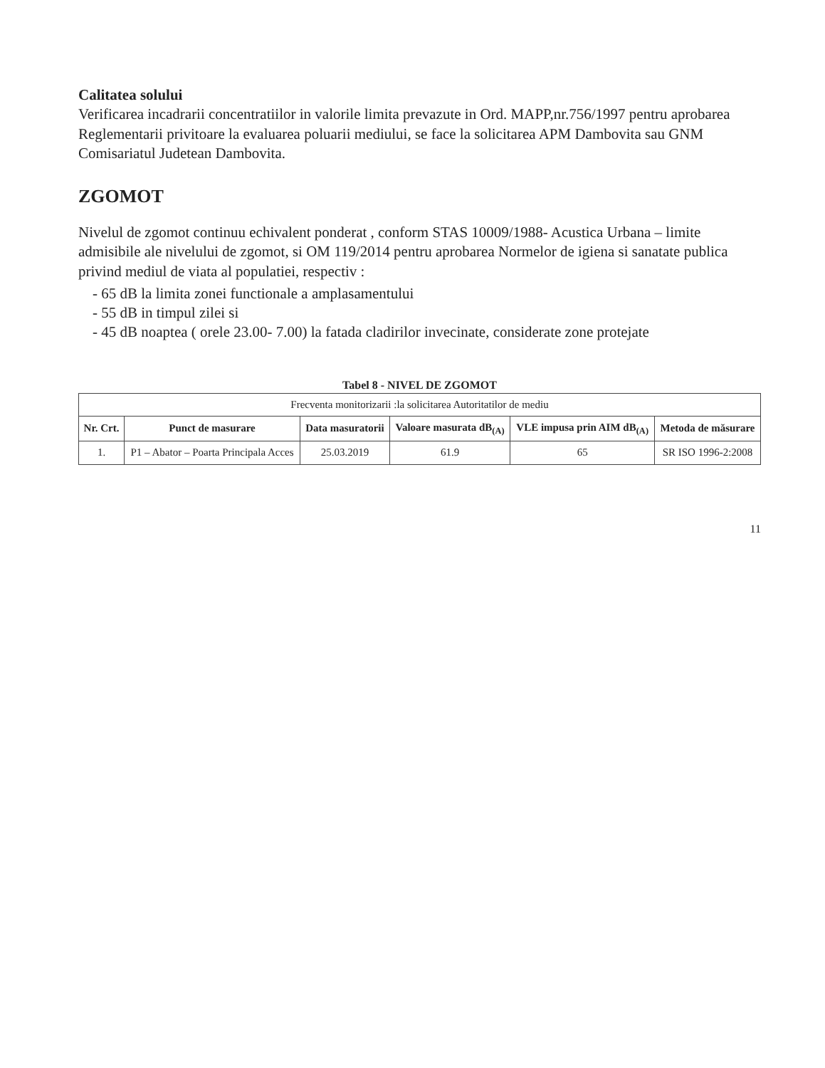Calitatea solului
Verificarea incadrarii concentratiilor in valorile limita prevazute in Ord. MAPP,nr.756/1997 pentru aprobarea Reglementarii privitoare la evaluarea poluarii mediului, se face la solicitarea APM Dambovita sau GNM Comisariatul Judetean Dambovita.
ZGOMOT
Nivelul de zgomot continuu echivalent ponderat , conform STAS 10009/1988- Acustica Urbana – limite admisibile ale nivelului de zgomot, si OM 119/2014 pentru aprobarea Normelor de igiena si sanatate publica privind mediul de viata al populatiei, respectiv :
- 65 dB la limita zonei functionale a amplasamentului
- 55 dB in timpul zilei si
- 45 dB noaptea ( orele 23.00- 7.00) la fatada cladirilor invecinate, considerate zone protejate
Tabel 8 - NIVEL DE ZGOMOT
| Frecventa monitorizarii :la solicitarea Autoritatilor de mediu | | | | | |
| Nr. Crt. | Punct de masurare | Data masuratorii | Valoare masurata dB<sub>(A)</sub> | VLE impusa prin AIM dB<sub>(A)</sub> | Metoda de măsurare |
| 1. | P1 – Abator – Poarta Principala Acces | 25.03.2019 | 61.9 | 65 | SR ISO 1996-2:2008 |
11